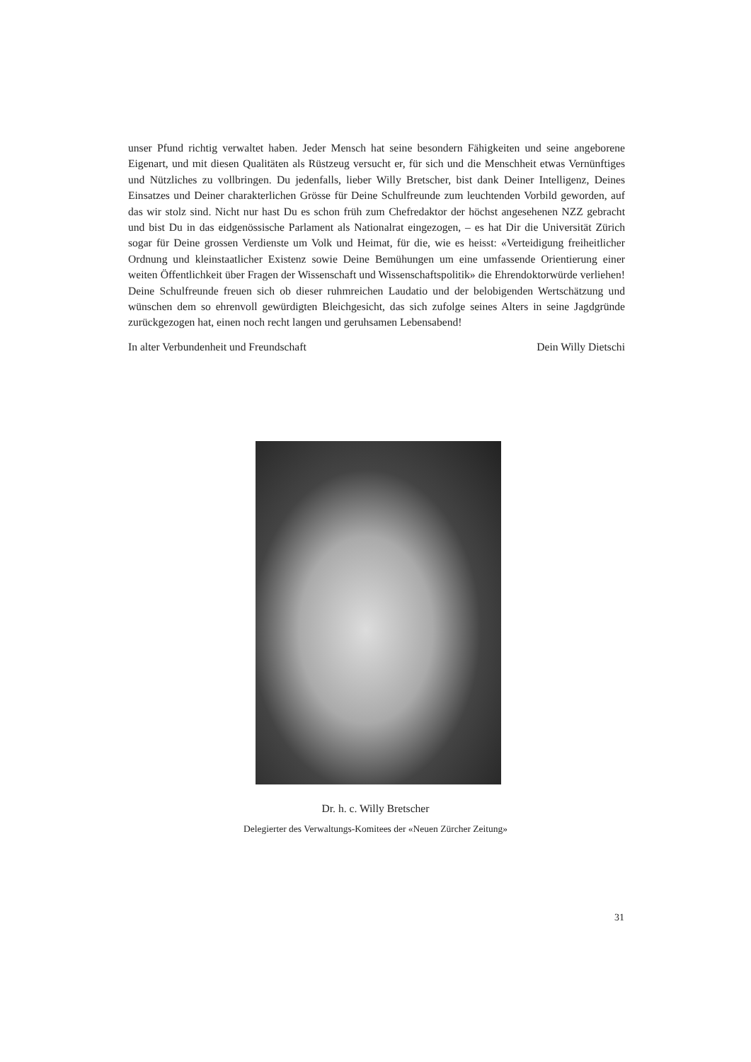unser Pfund richtig verwaltet haben. Jeder Mensch hat seine besondern Fähigkeiten und seine angeborene Eigenart, und mit diesen Qualitäten als Rüstzeug versucht er, für sich und die Menschheit etwas Vernünftiges und Nützliches zu vollbringen. Du jedenfalls, lieber Willy Bretscher, bist dank Deiner Intelligenz, Deines Einsatzes und Deiner charakterlichen Grösse für Deine Schulfreunde zum leuchtenden Vorbild geworden, auf das wir stolz sind. Nicht nur hast Du es schon früh zum Chefredaktor der höchst angesehenen NZZ gebracht und bist Du in das eidgenössische Parlament als Nationalrat eingezogen, – es hat Dir die Universität Zürich sogar für Deine grossen Verdienste um Volk und Heimat, für die, wie es heisst: «Verteidigung freiheitlicher Ordnung und kleinstaatlicher Existenz sowie Deine Bemühungen um eine umfassende Orientierung einer weiten Öffentlichkeit über Fragen der Wissenschaft und Wissenschaftspolitik» die Ehrendoktorwürde verliehen! Deine Schulfreunde freuen sich ob dieser ruhmreichen Laudatio und der belobigenden Wertschätzung und wünschen dem so ehrenvoll gewürdigten Bleichgesicht, das sich zufolge seines Alters in seine Jagdgründe zurückgezogen hat, einen noch recht langen und geruhsamen Lebensabend!
In alter Verbundenheit und Freundschaft Dein Willy Dietschi
Dr. h. c. Willy Bretscher
Delegierter des Verwaltungs-Komitees der «Neuen Zürcher Zeitung»
31